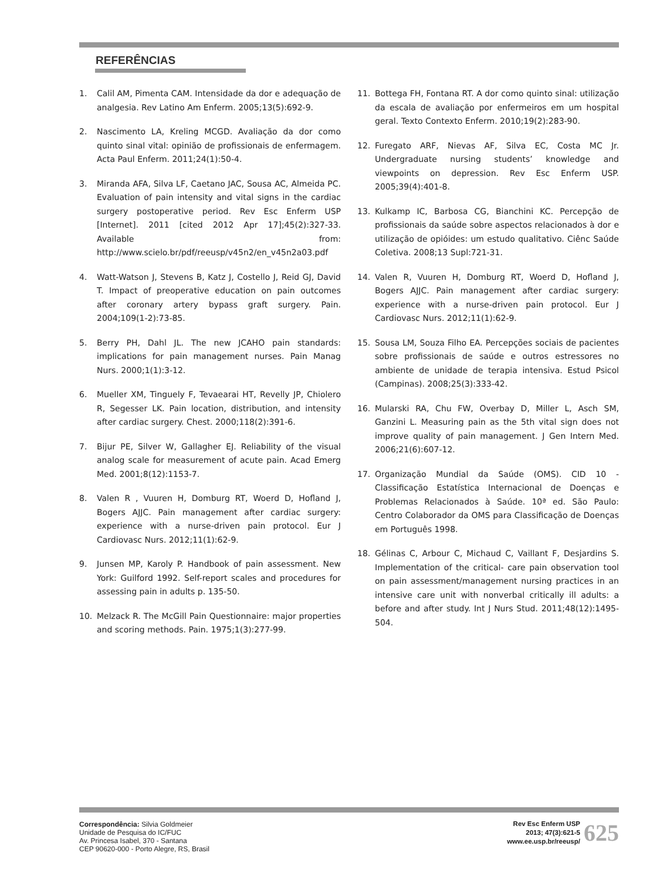REFERÊNCIAS
1. Calil AM, Pimenta CAM. Intensidade da dor e adequação de analgesia. Rev Latino Am Enferm. 2005;13(5):692-9.
2. Nascimento LA, Kreling MCGD. Avaliação da dor como quinto sinal vital: opinião de profissionais de enfermagem. Acta Paul Enferm. 2011;24(1):50-4.
3. Miranda AFA, Silva LF, Caetano JAC, Sousa AC, Almeida PC. Evaluation of pain intensity and vital signs in the cardiac surgery postoperative period. Rev Esc Enferm USP [Internet]. 2011 [cited 2012 Apr 17];45(2):327-33. Available from: http://www.scielo.br/pdf/reeusp/v45n2/en_v45n2a03.pdf
4. Watt-Watson J, Stevens B, Katz J, Costello J, Reid GJ, David T. Impact of preoperative education on pain outcomes after coronary artery bypass graft surgery. Pain. 2004;109(1-2):73-85.
5. Berry PH, Dahl JL. The new JCAHO pain standards: implications for pain management nurses. Pain Manag Nurs. 2000;1(1):3-12.
6. Mueller XM, Tinguely F, Tevaearai HT, Revelly JP, Chiolero R, Segesser LK. Pain location, distribution, and intensity after cardiac surgery. Chest. 2000;118(2):391-6.
7. Bijur PE, Silver W, Gallagher EJ. Reliability of the visual analog scale for measurement of acute pain. Acad Emerg Med. 2001;8(12):1153-7.
8. Valen R , Vuuren H, Domburg RT, Woerd D, Hofland J, Bogers AJJC. Pain management after cardiac surgery: experience with a nurse-driven pain protocol. Eur J Cardiovasc Nurs. 2012;11(1):62-9.
9. Junsen MP, Karoly P. Handbook of pain assessment. New York: Guilford 1992. Self-report scales and procedures for assessing pain in adults p. 135-50.
10. Melzack R. The McGill Pain Questionnaire: major properties and scoring methods. Pain. 1975;1(3):277-99.
11. Bottega FH, Fontana RT. A dor como quinto sinal: utilização da escala de avaliação por enfermeiros em um hospital geral. Texto Contexto Enferm. 2010;19(2):283-90.
12. Furegato ARF, Nievas AF, Silva EC, Costa MC Jr. Undergraduate nursing students’ knowledge and viewpoints on depression. Rev Esc Enferm USP. 2005;39(4):401-8.
13. Kulkamp IC, Barbosa CG, Bianchini KC. Percepção de profissionais da saúde sobre aspectos relacionados à dor e utilização de opióides: um estudo qualitativo. Ciênc Saúde Coletiva. 2008;13 Supl:721-31.
14. Valen R, Vuuren H, Domburg RT, Woerd D, Hofland J, Bogers AJJC. Pain management after cardiac surgery: experience with a nurse-driven pain protocol. Eur J Cardiovasc Nurs. 2012;11(1):62-9.
15. Sousa LM, Souza Filho EA. Percepções sociais de pacientes sobre profissionais de saúde e outros estressores no ambiente de unidade de terapia intensiva. Estud Psicol (Campinas). 2008;25(3):333-42.
16. Mularski RA, Chu FW, Overbay D, Miller L, Asch SM, Ganzini L. Measuring pain as the 5th vital sign does not improve quality of pain management. J Gen Intern Med. 2006;21(6):607-12.
17. Organização Mundial da Saúde (OMS). CID 10 - Classificação Estatística Internacional de Doenças e Problemas Relacionados à Saúde. 10ª ed. São Paulo: Centro Colaborador da OMS para Classificação de Doenças em Português 1998.
18. Gélinas C, Arbour C, Michaud C, Vaillant F, Desjardins S. Implementation of the critical- care pain observation tool on pain assessment/management nursing practices in an intensive care unit with nonverbal critically ill adults: a before and after study. Int J Nurs Stud. 2011;48(12):1495-504.
Correspondência: Silvia Goldmeier
Unidade de Pesquisa do IC/FUC
Av. Princesa Isabel, 370 - Santana
CEP 90620-000 - Porto Alegre, RS, Brasil
Rev Esc Enferm USP
2013; 47(3):621-5
www.ee.usp.br/reeusp/
625